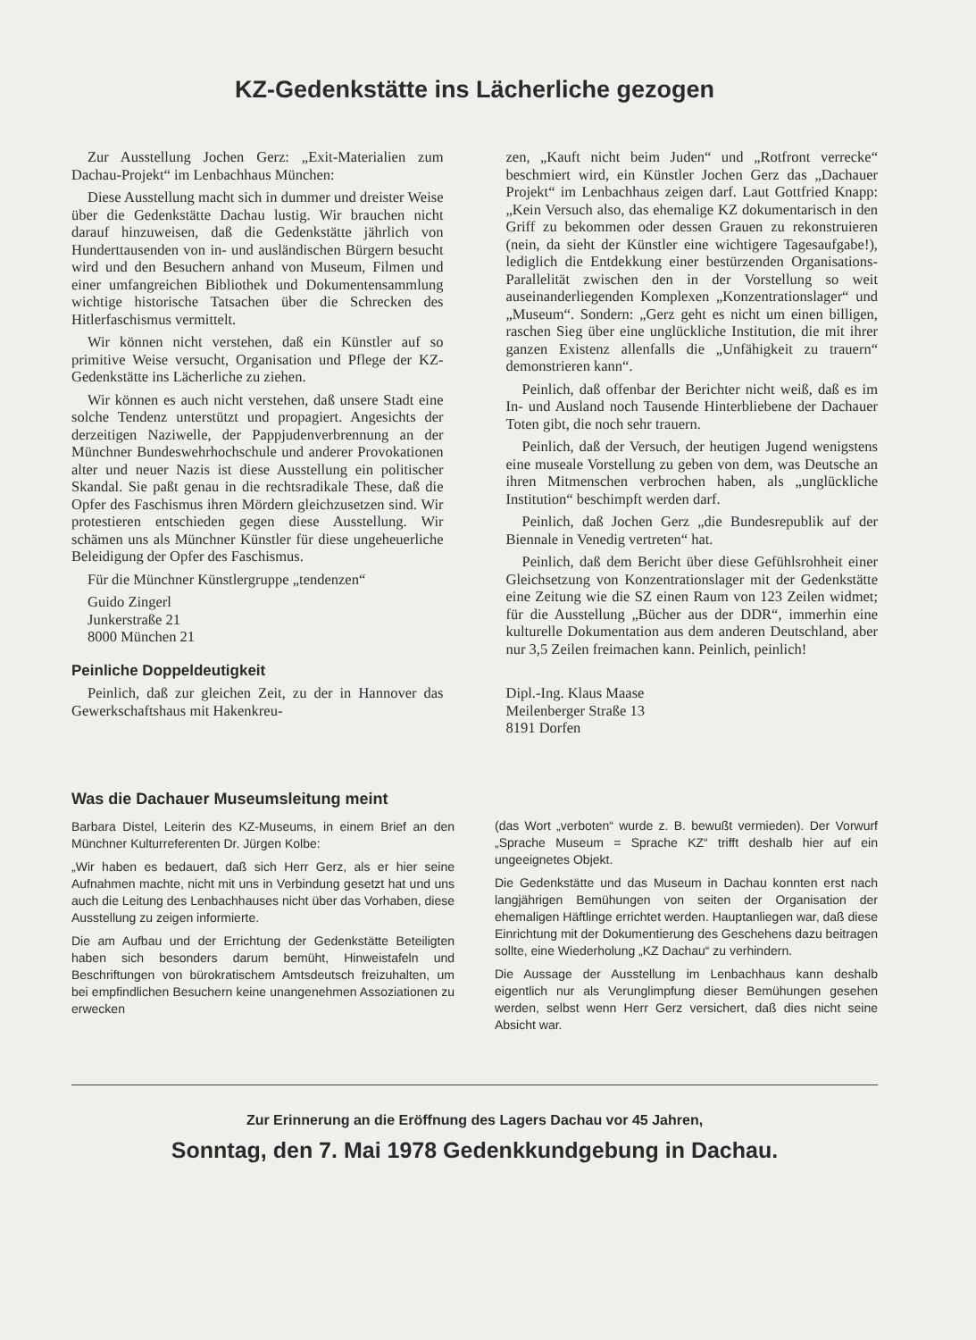KZ-Gedenkstätte ins Lächerliche gezogen
Zur Ausstellung Jochen Gerz: „Exit-Materialien zum Dachau-Projekt“ im Lenbachhaus München:
Diese Ausstellung macht sich in dummer und dreister Weise über die Gedenkstätte Dachau lustig. Wir brauchen nicht darauf hinzuweisen, daß die Gedenkstätte jährlich von Hunderttausenden von in- und ausländischen Bürgern besucht wird und den Besuchern anhand von Museum, Filmen und einer umfangreichen Bibliothek und Dokumentensammlung wichtige historische Tatsachen über die Schrecken des Hitlerfaschismus vermittelt.
Wir können nicht verstehen, daß ein Künstler auf so primitive Weise versucht, Organisation und Pflege der KZ-Gedenkstätte ins Lächerliche zu ziehen.
Wir können es auch nicht verstehen, daß unsere Stadt eine solche Tendenz unterstützt und propagiert. Angesichts der derzeitigen Naziwelle, der Pappjudenverbrennung an der Münchner Bundeswehrhochschule und anderer Provokationen alter und neuer Nazis ist diese Ausstellung ein politischer Skandal. Sie paßt genau in die rechtsradikale These, daß die Opfer des Faschismus ihren Mördern gleichzusetzen sind. Wir protestieren entschieden gegen diese Ausstellung. Wir schämen uns als Münchner Künstler für diese ungeheuerliche Beleidigung der Opfer des Faschismus.
Für die Münchner Künstlergruppe „tendenzen“
Guido Zingerl
Junkerstraße 21
8000 München 21
Peinliche Doppeldeutigkeit
Peinlich, daß zur gleichen Zeit, zu der in Hannover das Gewerkschaftshaus mit Hakenkreu-
zen, „Kauft nicht beim Juden“ und „Rotfront verrecke“ beschmiert wird, ein Künstler Jochen Gerz das „Dachauer Projekt“ im Lenbachhaus zeigen darf. Laut Gottfried Knapp: „Kein Versuch also, das ehemalige KZ dokumentarisch in den Griff zu bekommen oder dessen Grauen zu rekonstruieren (nein, da sieht der Künstler eine wichtigere Tagesaufgabe!), lediglich die Entdekkung einer bestürzenden Organisations-Parallelität zwischen den in der Vorstellung so weit auseinanderliegenden Komplexen „Konzentrationslager“ und „Museum“. Sondern: „Gerz geht es nicht um einen billigen, raschen Sieg über eine unglückliche Institution, die mit ihrer ganzen Existenz allenfalls die „Unfähigkeit zu trauern“ demonstrieren kann“.
Peinlich, daß offenbar der Berichter nicht weiß, daß es im In- und Ausland noch Tausende Hinterbliebene der Dachauer Toten gibt, die noch sehr trauern.
Peinlich, daß der Versuch, der heutigen Jugend wenigstens eine museale Vorstellung zu geben von dem, was Deutsche an ihren Mitmenschen verbrochen haben, als „unglückliche Institution“ beschimpft werden darf.
Peinlich, daß Jochen Gerz „die Bundesrepublik auf der Biennale in Venedig vertreten“ hat.
Peinlich, daß dem Bericht über diese Gefühlsrohheit einer Gleichsetzung von Konzentrationslager mit der Gedenkstätte eine Zeitung wie die SZ einen Raum von 123 Zeilen widmet; für die Ausstellung „Bücher aus der DDR“, immerhin eine kulturelle Dokumentation aus dem anderen Deutschland, aber nur 3,5 Zeilen freimachen kann. Peinlich, peinlich!
Dipl.-Ing. Klaus Maase
Meilenberger Straße 13
8191 Dorfen
Was die Dachauer Museumsleitung meint
Barbara Distel, Leiterin des KZ-Museums, in einem Brief an den Münchner Kulturreferenten Dr. Jürgen Kolbe:
„Wir haben es bedauert, daß sich Herr Gerz, als er hier seine Aufnahmen machte, nicht mit uns in Verbindung gesetzt hat und uns auch die Leitung des Lenbachhauses nicht über das Vorhaben, diese Ausstellung zu zeigen informierte.
Die am Aufbau und der Errichtung der Gedenkstätte Beteiligten haben sich besonders darum bemüht, Hinweistafeln und Beschriftungen von bürokratischem Amtsdeutsch freizuhalten, um bei empfindlichen Besuchern keine unangenehmen Assoziationen zu erwecken
(das Wort „verboten“ wurde z. B. bewußt vermieden). Der Vorwurf „Sprache Museum = Sprache KZ“ trifft deshalb hier auf ein ungeeignetes Objekt.
Die Gedenkstätte und das Museum in Dachau konnten erst nach langjährigen Bemühungen von seiten der Organisation der ehemaligen Häftlinge errichtet werden. Hauptanliegen war, daß diese Einrichtung mit der Dokumentierung des Geschehens dazu beitragen sollte, eine Wiederholung „KZ Dachau“ zu verhindern.
Die Aussage der Ausstellung im Lenbachhaus kann deshalb eigentlich nur als Verunglimpfung dieser Bemühungen gesehen werden, selbst wenn Herr Gerz versichert, daß dies nicht seine Absicht war.
Zur Erinnerung an die Eröffnung des Lagers Dachau vor 45 Jahren,
Sonntag, den 7. Mai 1978 Gedenkkundgebung in Dachau.